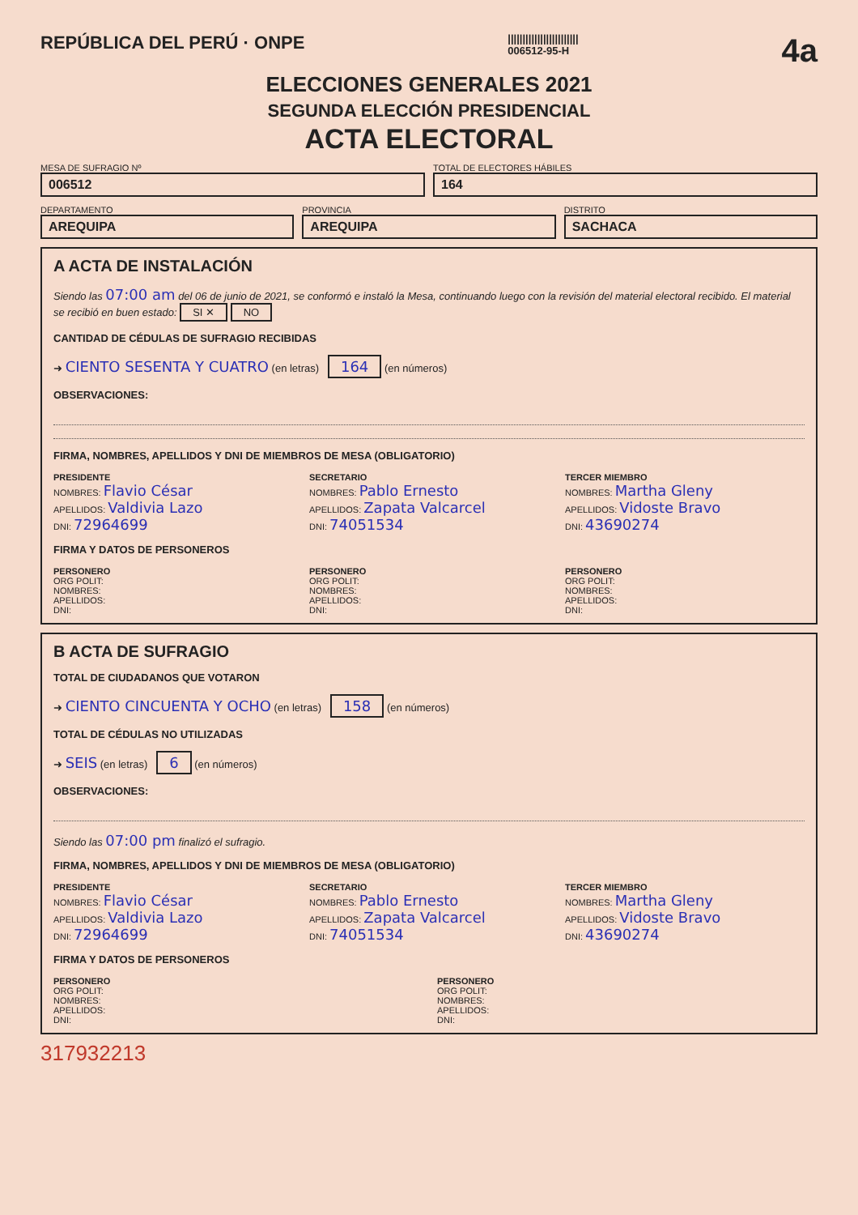REPÚBLICA DEL PERÚ · ONPE
||||||||||||||||||||||||
006512-95-H
4a
ELECCIONES GENERALES 2021
SEGUNDA ELECCIÓN PRESIDENCIAL
ACTA ELECTORAL
MESA DE SUFRAGIO Nº
006512
TOTAL DE ELECTORES HÁBILES
164
DEPARTAMENTO
AREQUIPA
PROVINCIA
AREQUIPA
DISTRITO
SACHACA
A ACTA DE INSTALACIÓN
Siendo las 07:00 am del 06 de junio de 2021, se conformó e instaló la Mesa, continuando luego con la revisión del material electoral recibido. El material se recibió en buen estado: SI ✕ NO
CANTIDAD DE CÉDULAS DE SUFRAGIO RECIBIDAS
➜ CIENTO SESENTA Y CUATRO (en letras) 164 (en números)
OBSERVACIONES:
FIRMA, NOMBRES, APELLIDOS Y DNI DE MIEMBROS DE MESA (OBLIGATORIO)
PRESIDENTE
NOMBRES: Flavio César
APELLIDOS: Valdivia Lazo
DNI: 72964699
SECRETARIO
NOMBRES: Pablo Ernesto
APELLIDOS: Zapata Valcarcel
DNI: 74051534
TERCER MIEMBRO
NOMBRES: Martha Gleny
APELLIDOS: Vidoste Bravo
DNI: 43690274
FIRMA Y DATOS DE PERSONEROS
PERSONERO
ORG POLIT:
NOMBRES:
APELLIDOS:
DNI:
PERSONERO
ORG POLIT:
NOMBRES:
APELLIDOS:
DNI:
PERSONERO
ORG POLIT:
NOMBRES:
APELLIDOS:
DNI:
B ACTA DE SUFRAGIO
TOTAL DE CIUDADANOS QUE VOTARON
➜ CIENTO CINCUENTA Y OCHO (en letras) 158 (en números)
TOTAL DE CÉDULAS NO UTILIZADAS
➜ SEIS (en letras) 6 (en números)
OBSERVACIONES:
Siendo las 07:00 pm finalizó el sufragio.
FIRMA, NOMBRES, APELLIDOS Y DNI DE MIEMBROS DE MESA (OBLIGATORIO)
PRESIDENTE
NOMBRES: Flavio César
APELLIDOS: Valdivia Lazo
DNI: 72964699
SECRETARIO
NOMBRES: Pablo Ernesto
APELLIDOS: Zapata Valcarcel
DNI: 74051534
TERCER MIEMBRO
NOMBRES: Martha Gleny
APELLIDOS: Vidoste Bravo
DNI: 43690274
FIRMA Y DATOS DE PERSONEROS
PERSONERO
ORG POLIT:
NOMBRES:
APELLIDOS:
DNI:
PERSONERO
ORG POLIT:
NOMBRES:
APELLIDOS:
DNI:
317932213